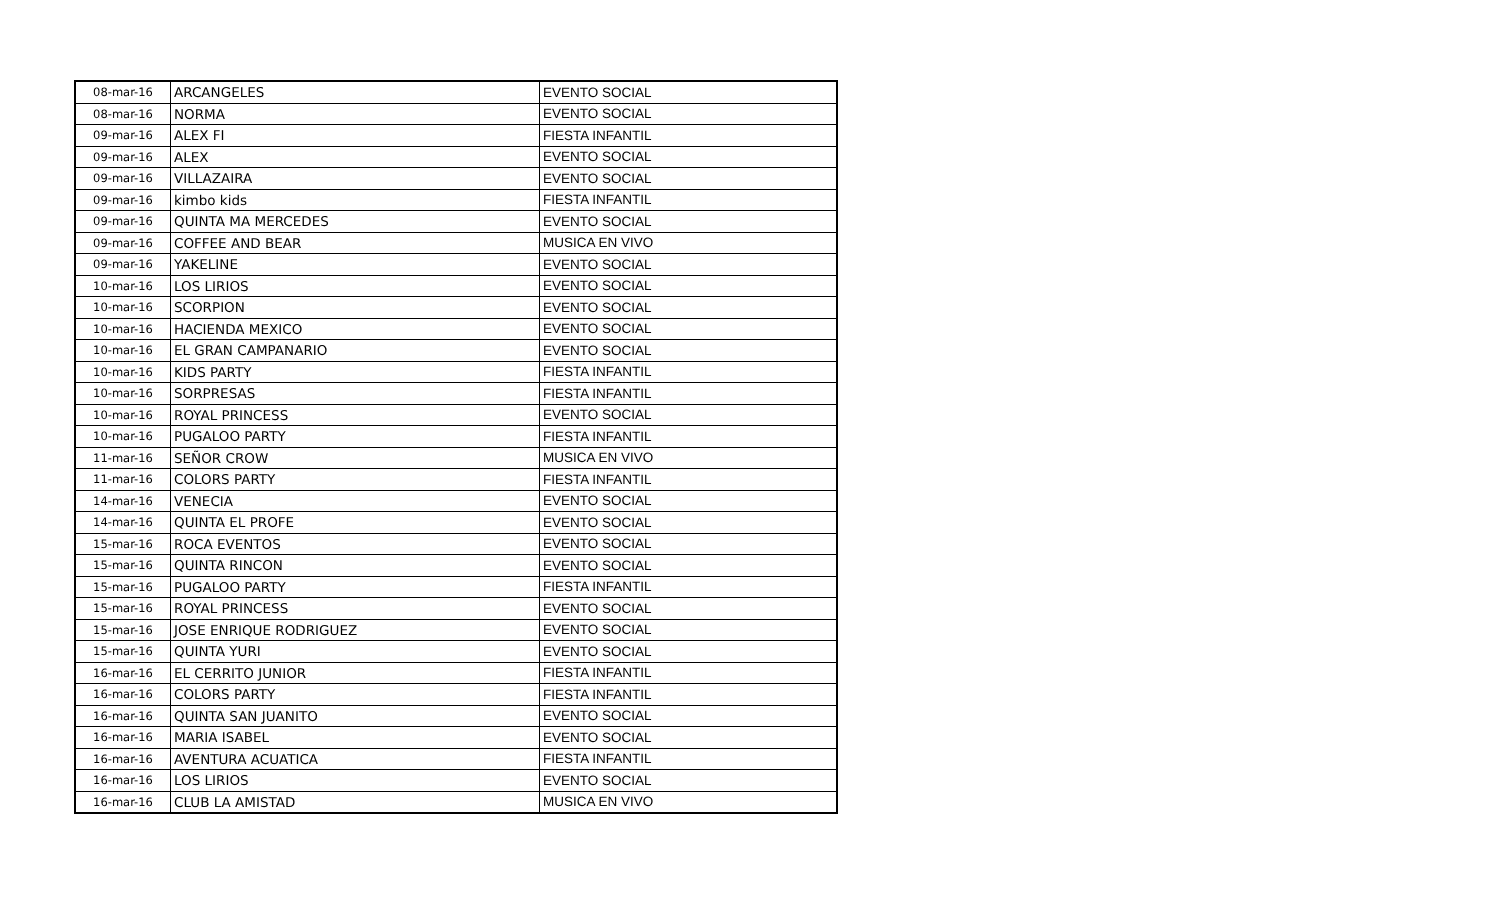| 08-mar-16 | ARCANGELES | EVENTO SOCIAL |
| 08-mar-16 | NORMA | EVENTO SOCIAL |
| 09-mar-16 | ALEX FI | FIESTA INFANTIL |
| 09-mar-16 | ALEX | EVENTO SOCIAL |
| 09-mar-16 | VILLAZAIRA | EVENTO SOCIAL |
| 09-mar-16 | kimbo kids | FIESTA INFANTIL |
| 09-mar-16 | QUINTA MA MERCEDES | EVENTO SOCIAL |
| 09-mar-16 | COFFEE AND BEAR | MUSICA EN VIVO |
| 09-mar-16 | YAKELINE | EVENTO SOCIAL |
| 10-mar-16 | LOS LIRIOS | EVENTO SOCIAL |
| 10-mar-16 | SCORPION | EVENTO SOCIAL |
| 10-mar-16 | HACIENDA MEXICO | EVENTO SOCIAL |
| 10-mar-16 | EL GRAN CAMPANARIO | EVENTO SOCIAL |
| 10-mar-16 | KIDS PARTY | FIESTA INFANTIL |
| 10-mar-16 | SORPRESAS | FIESTA INFANTIL |
| 10-mar-16 | ROYAL PRINCESS | EVENTO SOCIAL |
| 10-mar-16 | PUGALOO PARTY | FIESTA INFANTIL |
| 11-mar-16 | SEÑOR CROW | MUSICA EN VIVO |
| 11-mar-16 | COLORS PARTY | FIESTA INFANTIL |
| 14-mar-16 | VENECIA | EVENTO SOCIAL |
| 14-mar-16 | QUINTA EL PROFE | EVENTO SOCIAL |
| 15-mar-16 | ROCA EVENTOS | EVENTO SOCIAL |
| 15-mar-16 | QUINTA RINCON | EVENTO SOCIAL |
| 15-mar-16 | PUGALOO PARTY | FIESTA INFANTIL |
| 15-mar-16 | ROYAL PRINCESS | EVENTO SOCIAL |
| 15-mar-16 | JOSE ENRIQUE RODRIGUEZ | EVENTO SOCIAL |
| 15-mar-16 | QUINTA YURI | EVENTO SOCIAL |
| 16-mar-16 | EL CERRITO JUNIOR | FIESTA INFANTIL |
| 16-mar-16 | COLORS PARTY | FIESTA INFANTIL |
| 16-mar-16 | QUINTA SAN JUANITO | EVENTO SOCIAL |
| 16-mar-16 | MARIA ISABEL | EVENTO SOCIAL |
| 16-mar-16 | AVENTURA ACUATICA | FIESTA INFANTIL |
| 16-mar-16 | LOS LIRIOS | EVENTO SOCIAL |
| 16-mar-16 | CLUB LA AMISTAD | MUSICA EN VIVO |